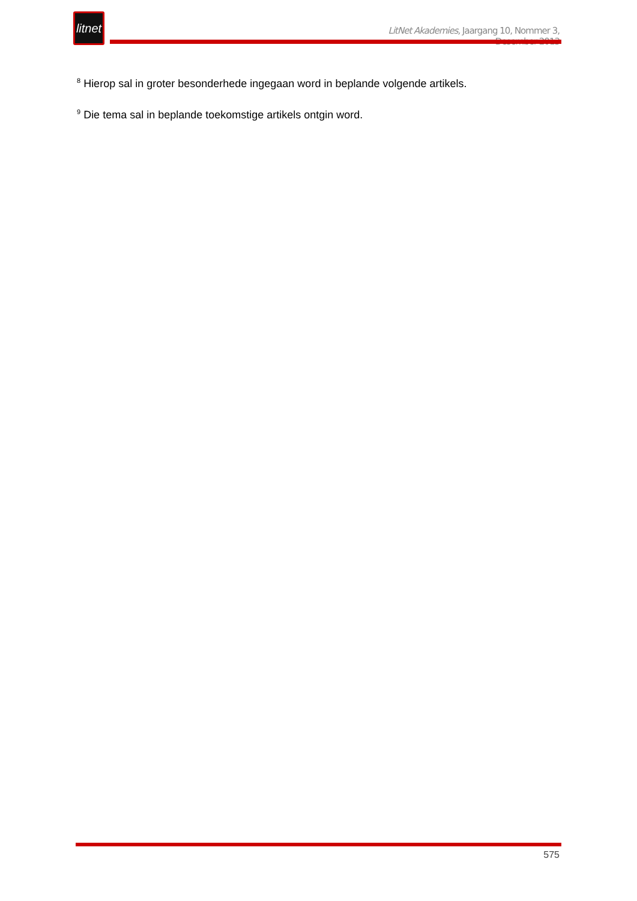litnet
LitNet Akademies, Jaargang 10, Nommer 3, Desember 2013
<sup>8</sup> Hierop sal in groter besonderhede ingegaan word in beplande volgende artikels.
<sup>9</sup> Die tema sal in beplande toekomstige artikels ontgin word.
575